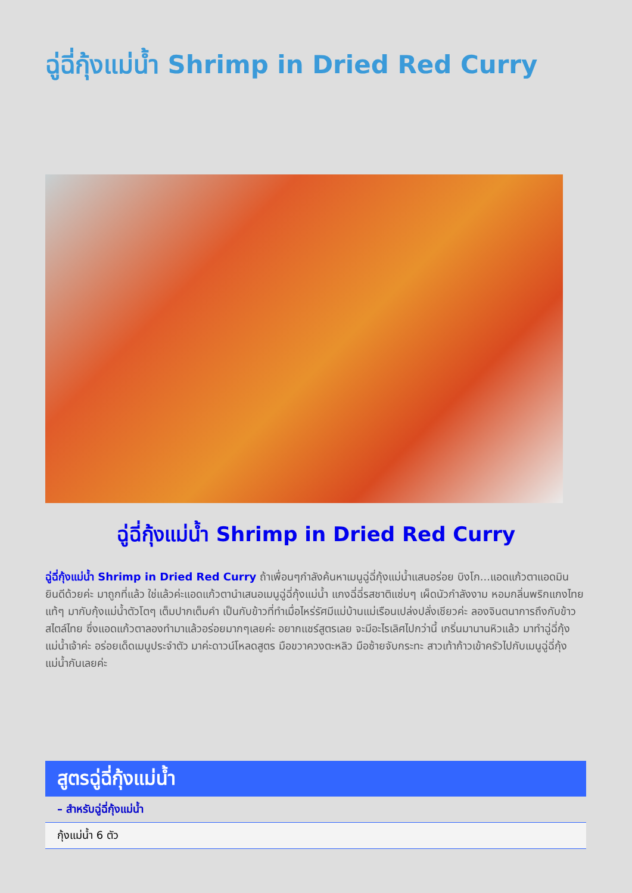ฉู่ฉี่กุ้งแม่น้ำ Shrimp in Dried Red Curry
ฉู่ฉี่กุ้งแม่น้ำ Shrimp in Dried Red Curry
ฉู่ฉี่กุ้งแม่น้ำ Shrimp in Dried Red Curry ถ้าเพื่อนๆกำลังค้นหาเมนูฉู่ฉี่กุ้งแม่น้ำแสนอร่อย บิงโก...แอดแก้วตาแอดมินยินดีด้วยค่ะ มาถูกที่แล้ว ใช่แล้วค่ะแอดแก้วตานำเสนอเมนูฉู่ฉี่กุ้งแม่น้ำ แกงฉี่ฉี่รสชาติแซ่บๆ เผ็ดนัวกำลังงาม หอมกลิ่นพริกแกงไทยแท้ๆ มากับกุ้งแม่น้ำตัวโตๆ เต็มปากเต็มคำ เป็นกับข้าวที่ทำเมื่อไหร่รัศมีแม่บ้านแม่เรือนเปล่งปลั่งเชียวค่ะ ลองจินตนาการถึงกับข้าวสไตล์ไทย ซึ่งแอดแก้วตาลองทำมาแล้วอร่อยมากๆเลยค่ะ อยากแชร์สูตรเลย จะมีอะไรเลิศไปกว่านี้ เกริ่นมานานหิวแล้ว มาทำฉู่ฉี่กุ้งแม่น้ำเจ้าค่ะ อร่อยเด็ดเมนูประจำตัว มาค่ะดาวน์โหลดสูตร มือขวาควงตะหลิว มือซ้ายจับกระทะ สาวเท้าก้าวเข้าครัวไปกับเมนูฉู่ฉี่กุ้งแม่น้ำกันเลยค่ะ
| สูตรฉู่ฉี่กุ้งแม่น้ำ |
| --- |
| – สำหรับฉู่ฉี่กุ้งแม่น้ำ |
| กุ้งแม่น้ำ 6 ตัว |